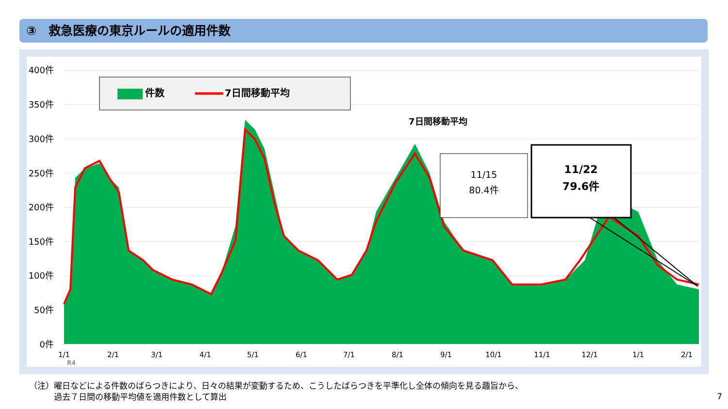③　救急医療の東京ルールの適用件数
400件
350件
300件
250件
200件
150件
100件
50件
0件
件数
7日間移動平均
7日間移動平均
11/15
80.4件
11/22
79.6件
1/1
2/1
3/1
4/1
5/1
6/1
7/1
8/1
9/1
10/1
11/1
12/1
1/1
2/1
R4
（注）曜日などによる件数のばらつきにより、日々の結果が変動するため、こうしたばらつきを平準化し全体の傾向を見る趣旨から、
　　　過去７日間の移動平均値を適用件数として算出
7